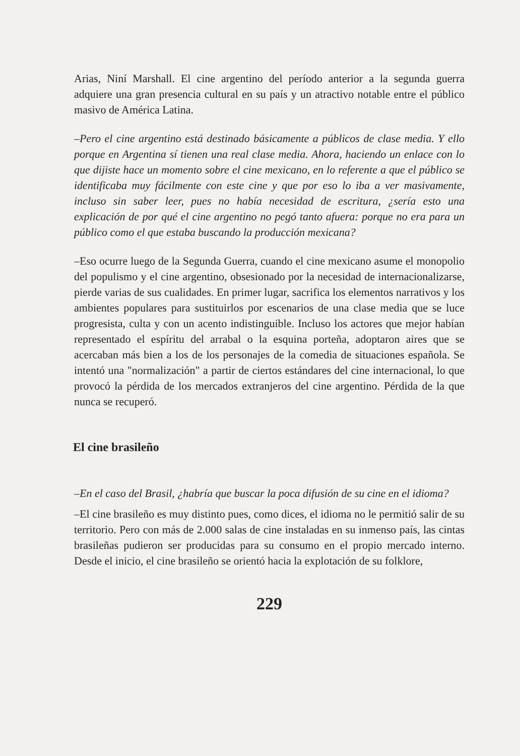Arias, Niní Marshall. El cine argentino del período anterior a la segunda guerra adquiere una gran presencia cultural en su país y un atractivo notable entre el público masivo de América Latina.
–Pero el cine argentino está destinado básicamente a públicos de clase media. Y ello porque en Argentina sí tienen una real clase media. Ahora, haciendo un enlace con lo que dijiste hace un momento sobre el cine mexicano, en lo referente a que el público se identificaba muy fácilmente con este cine y que por eso lo iba a ver masivamente, incluso sin saber leer, pues no había necesidad de escritura, ¿sería esto una explicación de por qué el cine argentino no pegó tanto afuera: porque no era para un público como el que estaba buscando la producción mexicana?
–Eso ocurre luego de la Segunda Guerra, cuando el cine mexicano asume el monopolio del populismo y el cine argentino, obsesionado por la necesidad de internacionalizarse, pierde varias de sus cualidades. En primer lugar, sacrifica los elementos narrativos y los ambientes populares para sustituirlos por escenarios de una clase media que se luce progresista, culta y con un acento indistinguible. Incluso los actores que mejor habían representado el espíritu del arrabal o la esquina porteña, adoptaron aires que se acercaban más bien a los de los personajes de la comedia de situaciones española. Se intentó una "normalización" a partir de ciertos estándares del cine internacional, lo que provocó la pérdida de los mercados extranjeros del cine argentino. Pérdida de la que nunca se recuperó.
El cine brasileño
–En el caso del Brasil, ¿habría que buscar la poca difusión de su cine en el idioma?
–El cine brasileño es muy distinto pues, como dices, el idioma no le permitió salir de su territorio. Pero con más de 2.000 salas de cine instaladas en su inmenso país, las cintas brasileñas pudieron ser producidas para su consumo en el propio mercado interno. Desde el inicio, el cine brasileño se orientó hacia la explotación de su folklore,
229